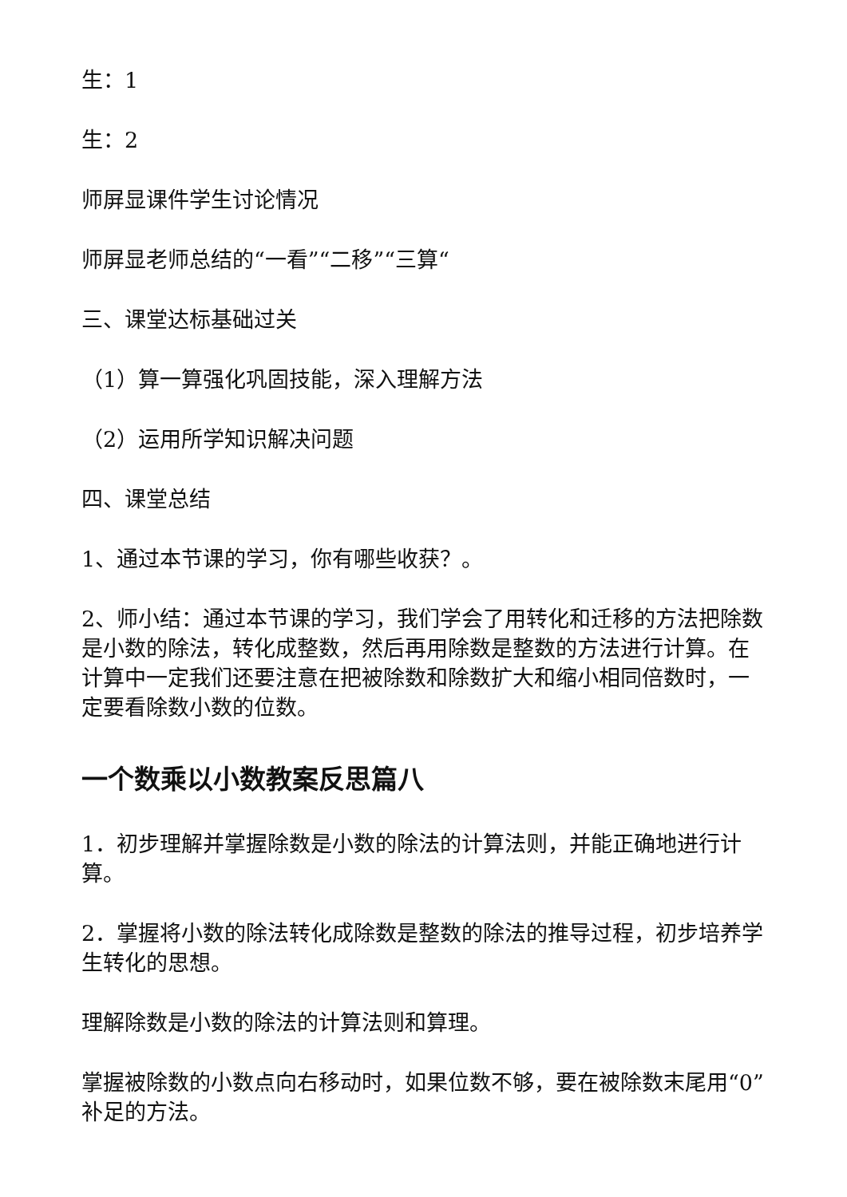生：1
生：2
师屏显课件学生讨论情况
师屏显老师总结的“一看”“二移”“三算“
三、课堂达标基础过关
（1）算一算强化巩固技能，深入理解方法
（2）运用所学知识解决问题
四、课堂总结
1、通过本节课的学习，你有哪些收获？。
2、师小结：通过本节课的学习，我们学会了用转化和迁移的方法把除数是小数的除法，转化成整数，然后再用除数是整数的方法进行计算。在计算中一定我们还要注意在把被除数和除数扩大和缩小相同倍数时，一定要看除数小数的位数。
一个数乘以小数教案反思篇八
1．初步理解并掌握除数是小数的除法的计算法则，并能正确地进行计算。
2．掌握将小数的除法转化成除数是整数的除法的推导过程，初步培养学生转化的思想。
理解除数是小数的除法的计算法则和算理。
掌握被除数的小数点向右移动时，如果位数不够，要在被除数末尾用“0”补足的方法。